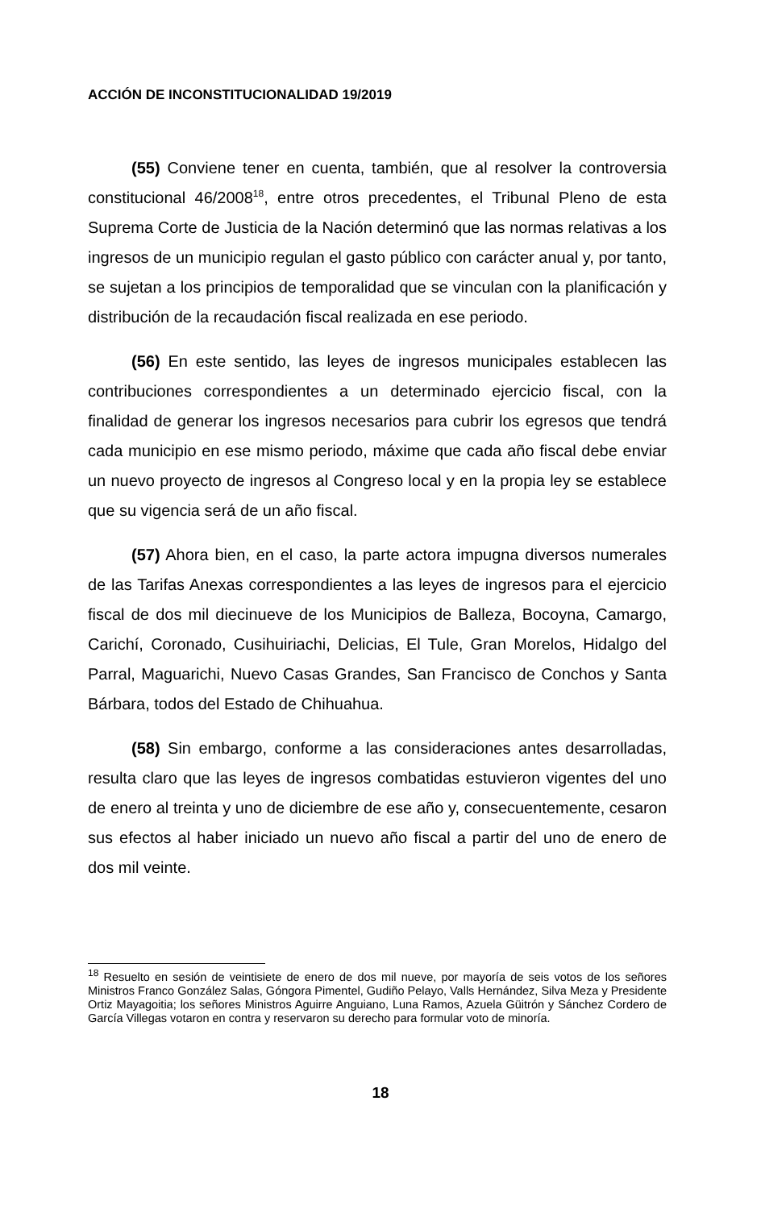ACCIÓN DE INCONSTITUCIONALIDAD 19/2019
(55) Conviene tener en cuenta, también, que al resolver la controversia constitucional 46/2008<sup>18</sup>, entre otros precedentes, el Tribunal Pleno de esta Suprema Corte de Justicia de la Nación determinó que las normas relativas a los ingresos de un municipio regulan el gasto público con carácter anual y, por tanto, se sujetan a los principios de temporalidad que se vinculan con la planificación y distribución de la recaudación fiscal realizada en ese periodo.
(56) En este sentido, las leyes de ingresos municipales establecen las contribuciones correspondientes a un determinado ejercicio fiscal, con la finalidad de generar los ingresos necesarios para cubrir los egresos que tendrá cada municipio en ese mismo periodo, máxime que cada año fiscal debe enviar un nuevo proyecto de ingresos al Congreso local y en la propia ley se establece que su vigencia será de un año fiscal.
(57) Ahora bien, en el caso, la parte actora impugna diversos numerales de las Tarifas Anexas correspondientes a las leyes de ingresos para el ejercicio fiscal de dos mil diecinueve de los Municipios de Balleza, Bocoyna, Camargo, Carichí, Coronado, Cusihuiriachi, Delicias, El Tule, Gran Morelos, Hidalgo del Parral, Maguarichi, Nuevo Casas Grandes, San Francisco de Conchos y Santa Bárbara, todos del Estado de Chihuahua.
(58) Sin embargo, conforme a las consideraciones antes desarrolladas, resulta claro que las leyes de ingresos combatidas estuvieron vigentes del uno de enero al treinta y uno de diciembre de ese año y, consecuentemente, cesaron sus efectos al haber iniciado un nuevo año fiscal a partir del uno de enero de dos mil veinte.
<sup>18</sup> Resuelto en sesión de veintisiete de enero de dos mil nueve, por mayoría de seis votos de los señores Ministros Franco González Salas, Góngora Pimentel, Gudiño Pelayo, Valls Hernández, Silva Meza y Presidente Ortiz Mayagoitia; los señores Ministros Aguirre Anguiano, Luna Ramos, Azuela Güitrón y Sánchez Cordero de García Villegas votaron en contra y reservaron su derecho para formular voto de minoría.
18